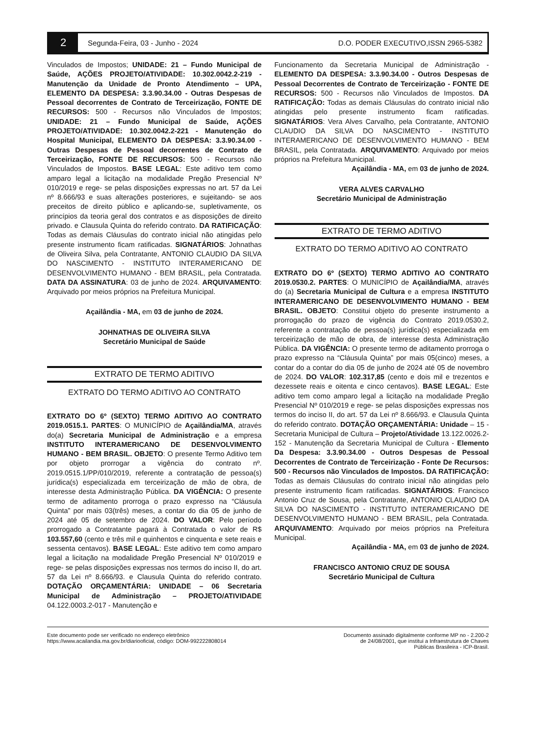2
Segunda-Feira, 03 - Junho - 2024
D.O. PODER EXECUTIVO,ISSN 2965-5382
Vinculados de Impostos; UNIDADE: 21 – Fundo Municipal de Saúde, AÇÕES PROJETO/ATIVIDADE: 10.302.0042.2-219 - Manutenção da Unidade de Pronto Atendimento – UPA, ELEMENTO DA DESPESA: 3.3.90.34.00 - Outras Despesas de Pessoal decorrentes de Contrato de Terceirização, FONTE DE RECURSOS: 500 - Recursos não Vinculados de Impostos; UNIDADE: 21 – Fundo Municipal de Saúde, AÇÕES PROJETO/ATIVIDADE: 10.302.0042.2-221 - Manutenção do Hospital Municipal, ELEMENTO DA DESPESA: 3.3.90.34.00 - Outras Despesas de Pessoal decorrentes de Contrato de Terceirização, FONTE DE RECURSOS: 500 - Recursos não Vinculados de Impostos. BASE LEGAL: Este aditivo tem como amparo legal a licitação na modalidade Pregão Presencial Nº 010/2019 e rege- se pelas disposições expressas no art. 57 da Lei nº 8.666/93 e suas alterações posteriores, e sujeitando- se aos preceitos de direito público e aplicando-se, supletivamente, os princípios da teoria geral dos contratos e as disposições de direito privado. e Clausula Quinta do referido contrato. DA RATIFICAÇÃO: Todas as demais Cláusulas do contrato inicial não atingidas pelo presente instrumento ficam ratificadas. SIGNATÁRIOS: Johnathas de Oliveira Silva, pela Contratante, ANTONIO CLAUDIO DA SILVA DO NASCIMENTO - INSTITUTO INTERAMERICANO DE DESENVOLVIMENTO HUMANO - BEM BRASIL, pela Contratada. DATA DA ASSINATURA: 03 de junho de 2024. ARQUIVAMENTO: Arquivado por meios próprios na Prefeitura Municipal.
Açailândia - MA, em 03 de junho de 2024.
JOHNATHAS DE OLIVEIRA SILVA
Secretário Municipal de Saúde
EXTRATO DE TERMO ADITIVO
EXTRATO DO TERMO ADITIVO AO CONTRATO
EXTRATO DO 6º (SEXTO) TERMO ADITIVO AO CONTRATO 2019.0515.1. PARTES: O MUNICÍPIO de Açailândia/MA, através do(a) Secretaria Municipal de Administração e a empresa INSTITUTO INTERAMERICANO DE DESENVOLVIMENTO HUMANO - BEM BRASIL. OBJETO: O presente Termo Aditivo tem por objeto prorrogar a vigência do contrato nº. 2019.0515.1/PP/010/2019, referente a contratação de pessoa(s) jurídica(s) especializada em terceirização de mão de obra, de interesse desta Administração Pública. DA VIGÊNCIA: O presente termo de aditamento prorroga o prazo expresso na “Cláusula Quinta” por mais 03(três) meses, a contar do dia 05 de junho de 2024 até 05 de setembro de 2024. DO VALOR: Pelo período prorrogado a Contratante pagará à Contratada o valor de R$ 103.557,60 (cento e três mil e quinhentos e cinquenta e sete reais e sessenta centavos). BASE LEGAL: Este aditivo tem como amparo legal a licitação na modalidade Pregão Presencial Nº 010/2019 e rege- se pelas disposições expressas nos termos do inciso II, do art. 57 da Lei nº 8.666/93. e Clausula Quinta do referido contrato. DOTAÇÃO ORÇAMENTÁRIA: UNIDADE – 06 Secretaria Municipal de Administração – PROJETO/ATIVIDADE 04.122.0003.2-017 - Manutenção e
Funcionamento da Secretaria Municipal de Administração - ELEMENTO DA DESPESA: 3.3.90.34.00 - Outros Despesas de Pessoal Decorrentes de Contrato de Terceirização - FONTE DE RECURSOS: 500 - Recursos não Vinculados de Impostos. DA RATIFICAÇÃO: Todas as demais Cláusulas do contrato inicial não atingidas pelo presente instrumento ficam ratificadas. SIGNATÁRIOS: Vera Alves Carvalho, pela Contratante, ANTONIO CLAUDIO DA SILVA DO NASCIMENTO - INSTITUTO INTERAMERICANO DE DESENVOLVIMENTO HUMANO - BEM BRASIL, pela Contratada. ARQUIVAMENTO: Arquivado por meios próprios na Prefeitura Municipal.
Açailândia - MA, em 03 de junho de 2024.
VERA ALVES CARVALHO
Secretário Municipal de Administração
EXTRATO DE TERMO ADITIVO
EXTRATO DO TERMO ADITIVO AO CONTRATO
EXTRATO DO 6º (SEXTO) TERMO ADITIVO AO CONTRATO 2019.0530.2. PARTES: O MUNICÍPIO de Açailândia/MA, através do (a) Secretaria Municipal de Cultura e a empresa INSTITUTO INTERAMERICANO DE DESENVOLVIMENTO HUMANO - BEM BRASIL. OBJETO: Constitui objeto do presente instrumento a prorrogação do prazo de vigência do Contrato 2019.0530.2, referente a contratação de pessoa(s) jurídica(s) especializada em terceirização de mão de obra, de interesse desta Administração Pública. DA VIGÊNCIA: O presente termo de aditamento prorroga o prazo expresso na “Cláusula Quinta” por mais 05(cinco) meses, a contar do a contar do dia 05 de junho de 2024 até 05 de novembro de 2024. DO VALOR: 102.317,85 (cento e dois mil e trezentos e dezessete reais e oitenta e cinco centavos). BASE LEGAL: Este aditivo tem como amparo legal a licitação na modalidade Pregão Presencial Nº 010/2019 e rege- se pelas disposições expressas nos termos do inciso II, do art. 57 da Lei nº 8.666/93. e Clausula Quinta do referido contrato. DOTAÇÃO ORÇAMENTÁRIA: Unidade – 15 - Secretaria Municipal de Cultura – Projeto/Atividade 13.122.0026.2-152 - Manutenção da Secretaria Municipal de Cultura - Elemento Da Despesa: 3.3.90.34.00 - Outros Despesas de Pessoal Decorrentes de Contrato de Terceirização - Fonte De Recursos: 500 - Recursos não Vinculados de Impostos. DA RATIFICAÇÃO: Todas as demais Cláusulas do contrato inicial não atingidas pelo presente instrumento ficam ratificadas. SIGNATÁRIOS: Francisco Antonio Cruz de Sousa, pela Contratante, ANTONIO CLAUDIO DA SILVA DO NASCIMENTO - INSTITUTO INTERAMERICANO DE DESENVOLVIMENTO HUMANO - BEM BRASIL, pela Contratada. ARQUIVAMENTO: Arquivado por meios próprios na Prefeitura Municipal.
Açailândia - MA, em 03 de junho de 2024.
FRANCISCO ANTONIO CRUZ DE SOUSA
Secretário Municipal de Cultura
Este documento pode ser verificado no endereço eletrônico
https://www.acailandia.ma.gov.br/diariooficial, código: DOM-992222808014
Documento assinado digitalmente conforme MP no - 2.200-2
de 24/08/2001, que institui a Infraestrutura de Chaves
Públicas Brasileira - ICP-Brasil.